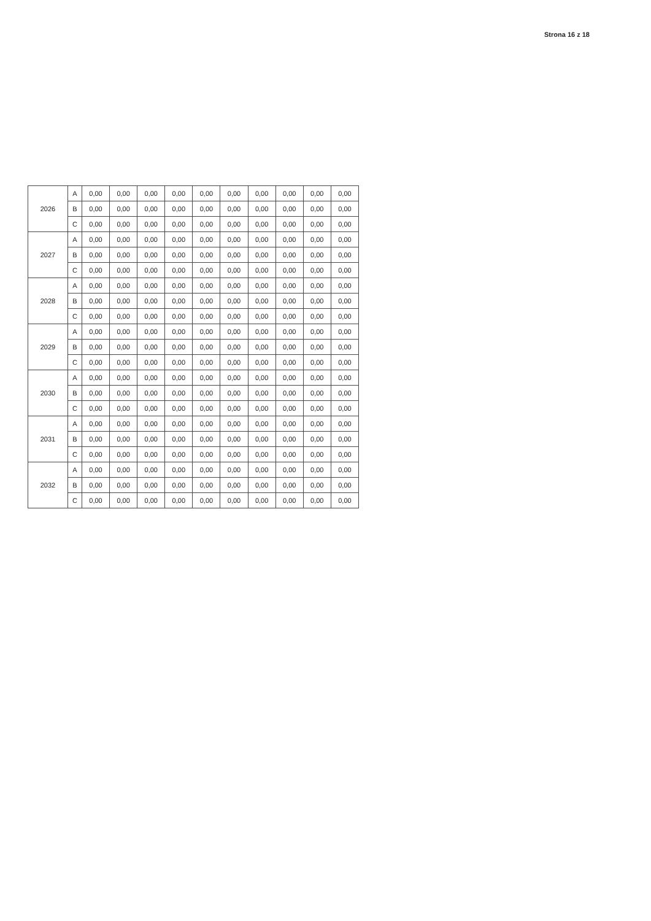Strona 16 z 18
| 2026 | A | 0,00 | 0,00 | 0,00 | 0,00 | 0,00 | 0,00 | 0,00 | 0,00 | 0,00 | 0,00 |
| | B | 0,00 | 0,00 | 0,00 | 0,00 | 0,00 | 0,00 | 0,00 | 0,00 | 0,00 | 0,00 |
| | C | 0,00 | 0,00 | 0,00 | 0,00 | 0,00 | 0,00 | 0,00 | 0,00 | 0,00 | 0,00 |
| 2027 | A | 0,00 | 0,00 | 0,00 | 0,00 | 0,00 | 0,00 | 0,00 | 0,00 | 0,00 | 0,00 |
| | B | 0,00 | 0,00 | 0,00 | 0,00 | 0,00 | 0,00 | 0,00 | 0,00 | 0,00 | 0,00 |
| | C | 0,00 | 0,00 | 0,00 | 0,00 | 0,00 | 0,00 | 0,00 | 0,00 | 0,00 | 0,00 |
| 2028 | A | 0,00 | 0,00 | 0,00 | 0,00 | 0,00 | 0,00 | 0,00 | 0,00 | 0,00 | 0,00 |
| | B | 0,00 | 0,00 | 0,00 | 0,00 | 0,00 | 0,00 | 0,00 | 0,00 | 0,00 | 0,00 |
| | C | 0,00 | 0,00 | 0,00 | 0,00 | 0,00 | 0,00 | 0,00 | 0,00 | 0,00 | 0,00 |
| 2029 | A | 0,00 | 0,00 | 0,00 | 0,00 | 0,00 | 0,00 | 0,00 | 0,00 | 0,00 | 0,00 |
| | B | 0,00 | 0,00 | 0,00 | 0,00 | 0,00 | 0,00 | 0,00 | 0,00 | 0,00 | 0,00 |
| | C | 0,00 | 0,00 | 0,00 | 0,00 | 0,00 | 0,00 | 0,00 | 0,00 | 0,00 | 0,00 |
| 2030 | A | 0,00 | 0,00 | 0,00 | 0,00 | 0,00 | 0,00 | 0,00 | 0,00 | 0,00 | 0,00 |
| | B | 0,00 | 0,00 | 0,00 | 0,00 | 0,00 | 0,00 | 0,00 | 0,00 | 0,00 | 0,00 |
| | C | 0,00 | 0,00 | 0,00 | 0,00 | 0,00 | 0,00 | 0,00 | 0,00 | 0,00 | 0,00 |
| 2031 | A | 0,00 | 0,00 | 0,00 | 0,00 | 0,00 | 0,00 | 0,00 | 0,00 | 0,00 | 0,00 |
| | B | 0,00 | 0,00 | 0,00 | 0,00 | 0,00 | 0,00 | 0,00 | 0,00 | 0,00 | 0,00 |
| | C | 0,00 | 0,00 | 0,00 | 0,00 | 0,00 | 0,00 | 0,00 | 0,00 | 0,00 | 0,00 |
| 2032 | A | 0,00 | 0,00 | 0,00 | 0,00 | 0,00 | 0,00 | 0,00 | 0,00 | 0,00 | 0,00 |
| | B | 0,00 | 0,00 | 0,00 | 0,00 | 0,00 | 0,00 | 0,00 | 0,00 | 0,00 | 0,00 |
| | C | 0,00 | 0,00 | 0,00 | 0,00 | 0,00 | 0,00 | 0,00 | 0,00 | 0,00 | 0,00 |